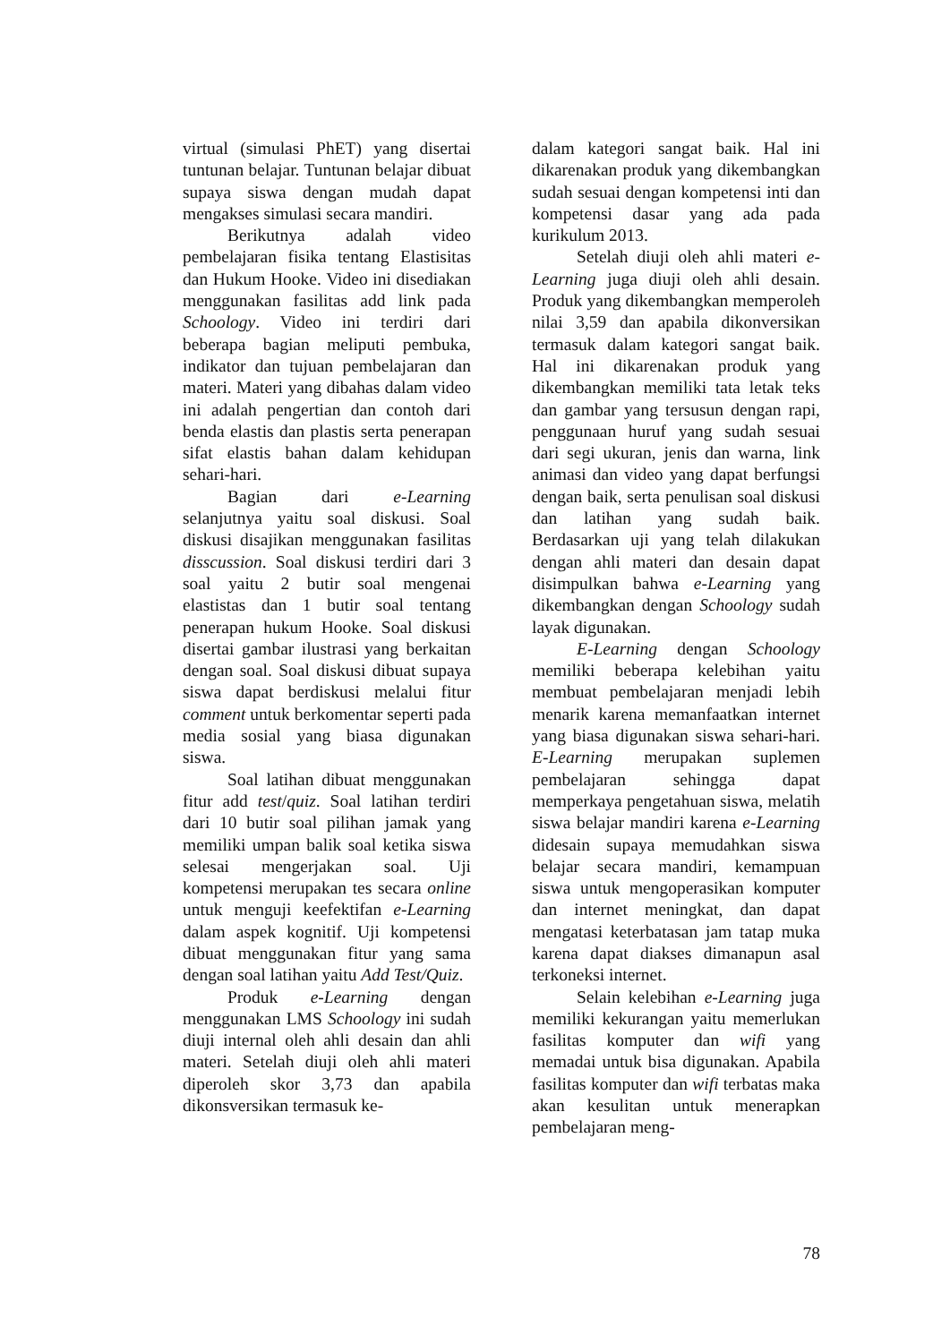virtual (simulasi PhET) yang disertai tuntunan belajar. Tuntunan belajar dibuat supaya siswa dengan mudah dapat mengakses simulasi secara mandiri.
Berikutnya adalah video pembelajaran fisika tentang Elastisitas dan Hukum Hooke. Video ini disediakan menggunakan fasilitas add link pada Schoology. Video ini terdiri dari beberapa bagian meliputi pembuka, indikator dan tujuan pembelajaran dan materi. Materi yang dibahas dalam video ini adalah pengertian dan contoh dari benda elastis dan plastis serta penerapan sifat elastis bahan dalam kehidupan sehari-hari.
Bagian dari e-Learning selanjutnya yaitu soal diskusi. Soal diskusi disajikan menggunakan fasilitas disscussion. Soal diskusi terdiri dari 3 soal yaitu 2 butir soal mengenai elastistas dan 1 butir soal tentang penerapan hukum Hooke. Soal diskusi disertai gambar ilustrasi yang berkaitan dengan soal. Soal diskusi dibuat supaya siswa dapat berdiskusi melalui fitur comment untuk berkomentar seperti pada media sosial yang biasa digunakan siswa.
Soal latihan dibuat menggunakan fitur add test/quiz. Soal latihan terdiri dari 10 butir soal pilihan jamak yang memiliki umpan balik soal ketika siswa selesai mengerjakan soal. Uji kompetensi merupakan tes secara online untuk menguji keefektifan e-Learning dalam aspek kognitif. Uji kompetensi dibuat menggunakan fitur yang sama dengan soal latihan yaitu Add Test/Quiz.
Produk e-Learning dengan menggunakan LMS Schoology ini sudah diuji internal oleh ahli desain dan ahli materi. Setelah diuji oleh ahli materi diperoleh skor 3,73 dan apabila dikonsversikan termasuk ke-
dalam kategori sangat baik. Hal ini dikarenakan produk yang dikembangkan sudah sesuai dengan kompetensi inti dan kompetensi dasar yang ada pada kurikulum 2013.
Setelah diuji oleh ahli materi e-Learning juga diuji oleh ahli desain. Produk yang dikembangkan memperoleh nilai 3,59 dan apabila dikonversikan termasuk dalam kategori sangat baik. Hal ini dikarenakan produk yang dikembangkan memiliki tata letak teks dan gambar yang tersusun dengan rapi, penggunaan huruf yang sudah sesuai dari segi ukuran, jenis dan warna, link animasi dan video yang dapat berfungsi dengan baik, serta penulisan soal diskusi dan latihan yang sudah baik. Berdasarkan uji yang telah dilakukan dengan ahli materi dan desain dapat disimpulkan bahwa e-Learning yang dikembangkan dengan Schoology sudah layak digunakan.
E-Learning dengan Schoology memiliki beberapa kelebihan yaitu membuat pembelajaran menjadi lebih menarik karena memanfaatkan internet yang biasa digunakan siswa sehari-hari. E-Learning merupakan suplemen pembelajaran sehingga dapat memperkaya pengetahuan siswa, melatih siswa belajar mandiri karena e-Learning didesain supaya memudahkan siswa belajar secara mandiri, kemampuan siswa untuk mengoperasikan komputer dan internet meningkat, dan dapat mengatasi keterbatasan jam tatap muka karena dapat diakses dimanapun asal terkoneksi internet.
Selain kelebihan e-Learning juga memiliki kekurangan yaitu memerlukan fasilitas komputer dan wifi yang memadai untuk bisa digunakan. Apabila fasilitas komputer dan wifi terbatas maka akan kesulitan untuk menerapkan pembelajaran meng-
78